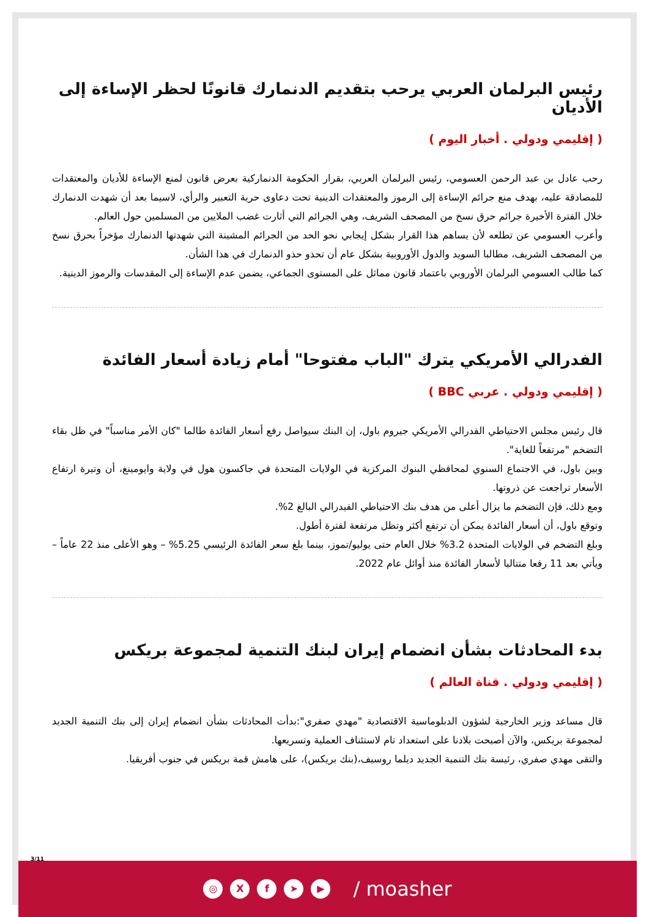رئيس البرلمان العربي يرحب بتقديم الدنمارك قانونًا لحظر الإساءة إلى الأديان
( إقليمي ودولي . أخبار اليوم )
رحب عادل بن عبد الرحمن العسومي، رئيس البرلمان العربي، بقرار الحكومة الدنماركية بعرض قانون لمنع الإساءة للأديان والمعتقدات للمصادقة عليه، بهدف منع جرائم الإساءة إلى الرموز والمعتقدات الدينية تحت دعاوى حرية التعبير والرأي، لاسيما بعد أن شهدت الدنمارك خلال الفترة الأخيرة جرائم حرق نسخ من المصحف الشريف، وهي الجرائم التي أثارت غضب الملايين من المسلمين حول العالم.
وأعرب العسومي عن تطلعه لأن يساهم هذا القرار بشكل إيجابي نحو الحد من الجرائم المشينة التي شهدتها الدنمارك مؤخراً بحرق نسخ من المصحف الشريف، مطالبا السويد والدول الأوروبية بشكل عام أن تحذو حذو الدنمارك في هذا الشأن.
كما طالب العسومي البرلمان الأوروبي باعتماد قانون مماثل على المستوى الجماعي، يضمن عدم الإساءة إلى المقدسات والرموز الدينية.
الفدرالي الأمريكي يترك "الباب مفتوحا" أمام زيادة أسعار الفائدة
( إقليمي ودولي . عربي BBC )
قال رئيس مجلس الاحتياطي الفدرالي الأمريكي جيروم باول، إن البنك سيواصل رفع أسعار الفائدة طالما "كان الأمر مناسباً" في ظل بقاء التضخم "مرتفعاً للغاية".
وبين باول، في الاجتماع السنوي لمحافظي البنوك المركزية في الولايات المتحدة في جاكسون هول في ولاية وايومينغ، أن وتيرة ارتفاع الأسعار تراجعت عن ذروتها.
ومع ذلك، فإن التضخم ما يزال أعلى من هدف بنك الاحتياطي الفيدرالي البالغ 2%.
وتوقع باول، أن أسعار الفائدة يمكن أن ترتفع أكثر وتظل مرتفعة لفترة أطول.
وبلغ التضخم في الولايات المتحدة 3.2% خلال العام حتى يوليو/تموز، بينما بلغ سعر الفائدة الرئيسي 5.25% – وهو الأعلى منذ 22 عاماً – ويأتي بعد 11 رفعا متتاليا لأسعار الفائدة منذ أوائل عام 2022.
بدء المحادثات بشأن انضمام إيران لبنك التنمية لمجموعة بريكس
( إقليمي ودولي . قناة العالم )
قال مساعد وزير الخارجية لشؤون الدبلوماسية الاقتصادية "مهدي صفري":بدأت المحادثات بشأن انضمام إيران إلى بنك التنمية الجديد لمجموعة بريكس، والآن أصبحت بلادنا على استعداد تام لاستئناف العملية وتسريعها.
والتقى مهدي صفري، رئيسة بنك التنمية الجديد ديلما روسيف،(بنك بريكس)، على هامش قمة بريكس في جنوب أفريقيا.
3/11
◎ X f ➤ ▶
/ moasher